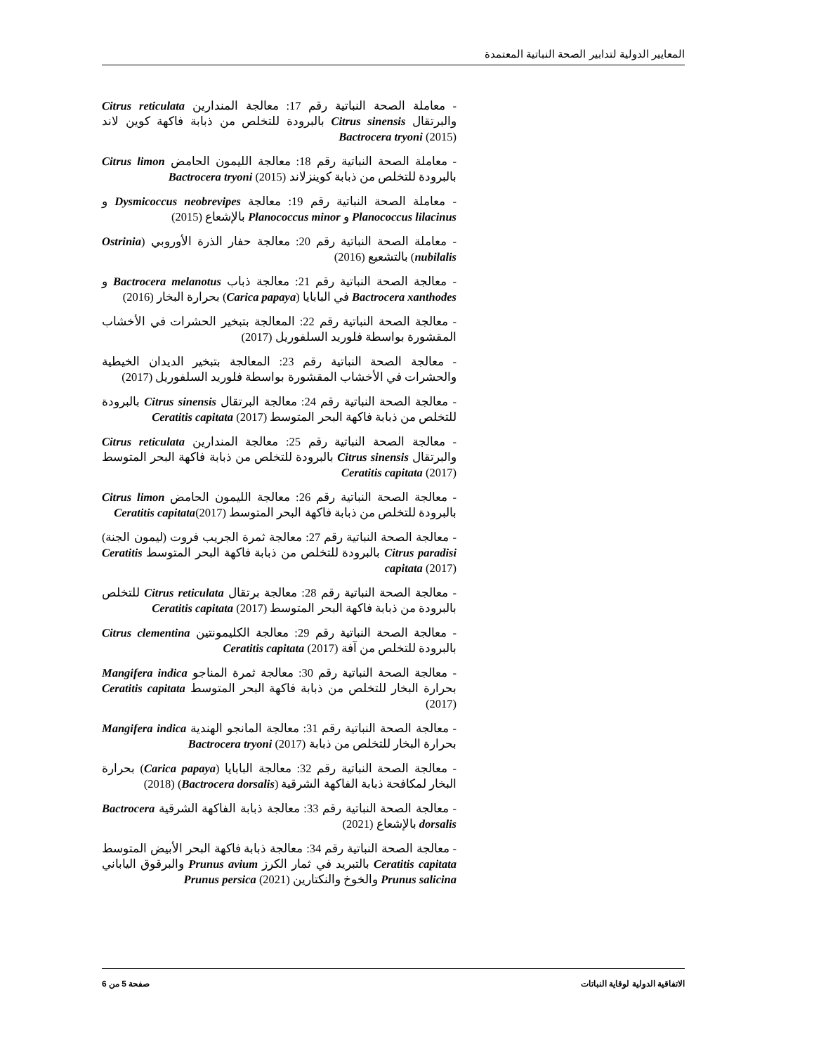المعايير الدولية لتدابير الصحة النباتية المعتمدة
- معاملة الصحة النباتية رقم 17: معالجة المندارين Citrus reticulata والبرتقال Citrus sinensis بالبرودة للتخلص من ذبابة فاكهة كوين لاند Bactrocera tryoni (2015)
- معاملة الصحة النباتية رقم 18: معالجة الليمون الحامض Citrus limon بالبرودة للتخلص من ذبابة كوينزلاند Bactrocera tryoni (2015)
- معاملة الصحة النباتية رقم 19: معالجة Dysmicoccus neobrevipes و Planococcus lilacinus و Planococcus minor بالإشعاع (2015)
- معاملة الصحة النباتية رقم 20: معالجة حفار الذرة الأوروبي (Ostrinia nubilalis) بالتشعيع (2016)
- معالجة الصحة النباتية رقم 21: معالجة ذباب Bactrocera melanotus و Bactrocera xanthodes في البابايا (Carica papaya) بحرارة البخار (2016)
- معالجة الصحة النباتية رقم 22: المعالجة بتبخير الحشرات في الأخشاب المقشورة بواسطة فلوريد السلفوريل (2017)
- معالجة الصحة النباتية رقم 23: المعالجة بتبخير الديدان الخيطية والحشرات في الأخشاب المقشورة بواسطة فلوريد السلفوريل (2017)
- معالجة الصحة النباتية رقم 24: معالجة البرتقال Citrus sinensis بالبرودة للتخلص من ذبابة فاكهة البحر المتوسط Ceratitis capitata (2017)
- معالجة الصحة النباتية رقم 25: معالجة المندارين Citrus reticulata والبرتقال Citrus sinensis بالبرودة للتخلص من ذبابة فاكهة البحر المتوسط Ceratitis capitata (2017)
- معالجة الصحة النباتية رقم 26: معالجة الليمون الحامض Citrus limon بالبرودة للتخلص من ذبابة فاكهة البحر المتوسط Ceratitis capitata(2017)
- معالجة الصحة النباتية رقم 27: معالجة ثمرة الجريب فروت (ليمون الجنة) Citrus paradisi بالبرودة للتخلص من ذبابة فاكهة البحر المتوسط Ceratitis capitata (2017)
- معالجة الصحة النباتية رقم 28: معالجة برتقال Citrus reticulata للتخلص بالبرودة من ذبابة فاكهة البحر المتوسط Ceratitis capitata (2017)
- معالجة الصحة النباتية رقم 29: معالجة الكليمونتين Citrus clementina بالبرودة للتخلص من آفة Ceratitis capitata (2017)
- معالجة الصحة النباتية رقم 30: معالجة ثمرة المناجو Mangifera indica بحرارة البخار للتخلص من ذبابة فاكهة البحر المتوسط Ceratitis capitata (2017)
- معالجة الصحة النباتية رقم 31: معالجة المانجو الهندية Mangifera indica بحرارة البخار للتخلص من ذبابة Bactrocera tryoni (2017)
- معالجة الصحة النباتية رقم 32: معالجة البابايا (Carica papaya) بحرارة البخار لمكافحة ذبابة الفاكهة الشرقية (Bactrocera dorsalis) (2018)
- معالجة الصحة النباتية رقم 33: معالجة ذبابة الفاكهة الشرقية Bactrocera dorsalis بالإشعاع (2021)
- معالجة الصحة النباتية رقم 34: معالجة ذبابة فاكهة البحر الأبيض المتوسط Ceratitis capitata بالتبريد في ثمار الكرز Prunus avium والبرقوق الياباني Prunus salicina والخوخ والنكتارين Prunus persica (2021)
الاتفاقية الدولية لوقاية النباتات صفحة 5 من 6